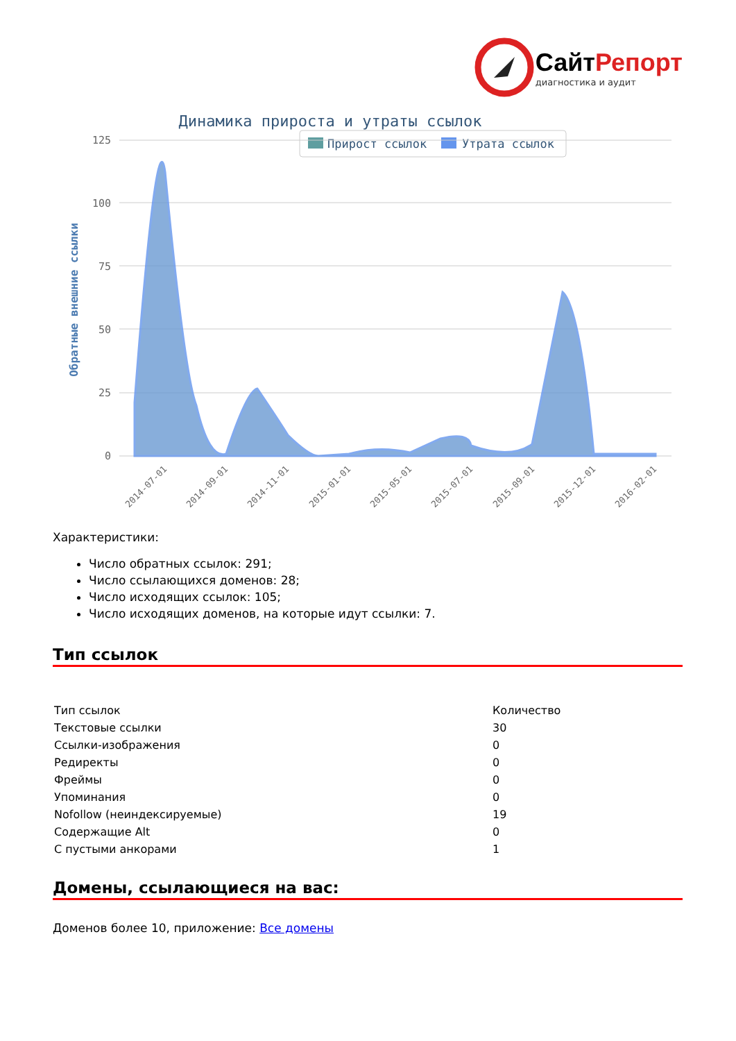СайтРепорт
диагностика и аудит
Динамика прироста и утраты ссылок
Прирост ссылок
Утрата ссылок
125
100
75
50
25
0
Обратные внешние ссылки
2014-07-01
2014-09-01
2014-11-01
2015-01-01
2015-05-01
2015-07-01
2015-09-01
2015-12-01
2016-02-01
Характеристики:
Число обратных ссылок: 291;
Число ссылающихся доменов: 28;
Число исходящих ссылок: 105;
Число исходящих доменов, на которые идут ссылки: 7.
Тип ссылок
| Тип ссылок | Количество |
| --- | --- |
| Текстовые ссылки | 30 |
| Ссылки-изображения | 0 |
| Редиректы | 0 |
| Фреймы | 0 |
| Упоминания | 0 |
| Nofollow (неиндексируемые) | 19 |
| Содержащие Alt | 0 |
| С пустыми анкорами | 1 |
Домены, ссылающиеся на вас:
Доменов более 10, приложение: Все домены